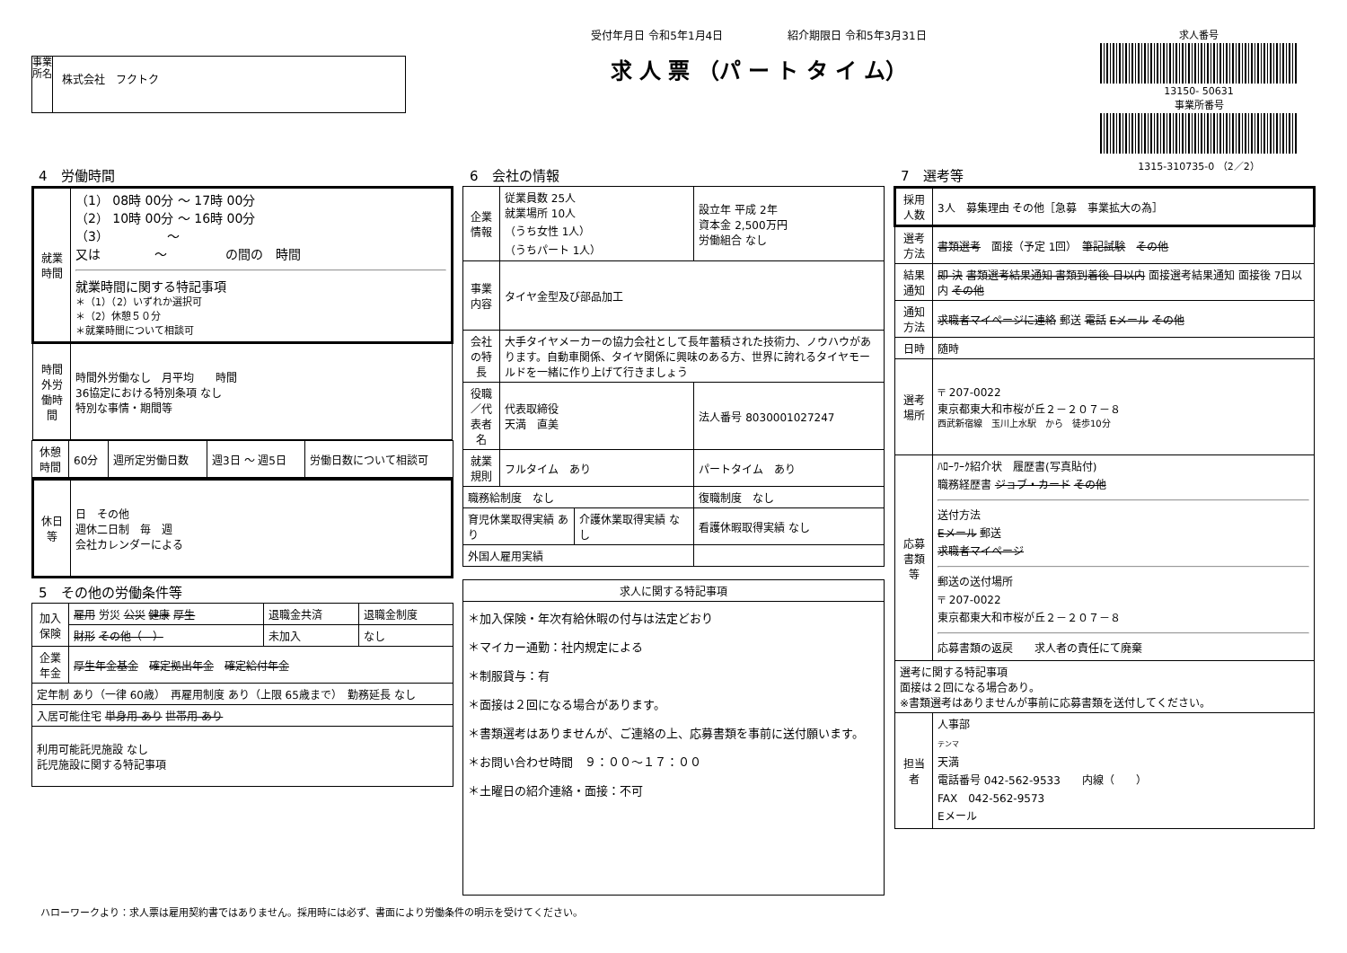事業所名
株式会社　フクトク
受付年月日 令和5年1月4日　　　　　　紹介期限日 令和5年3月31日
求 人 票 （パ ー ト タ イ ム）
求人番号
13150- 50631
事業所番号
1315-310735-0 （2／2）
4　労働時間
| 就業時間 | （1） 08時 00分 ～ 17時 00分 （2） 10時 00分 ～ 16時 00分 （3） ～ 又は ～ の間の 時間 就業時間に関する特記事項 ＊（1）（2）いずれか選択可 ＊（2）休憩５０分 ＊就業時間について相談可 |
| 時間外労働時間 | 時間外労働なし 月平均 時間 36協定における特別条項 なし 特別な事情・期間等 |
| 休憩時間 | 60分 | 週所定労働日数 | 週3日 ～ 週5日 | 労働日数について相談可 |
| 休日等 | 日 その他 週休二日制 毎 週 会社カレンダーによる |
5　その他の労働条件等
| 加入保険 | 雇用 労災 公災 健康 厚生 | 退職金共済 | 退職金制度 |
| | 財形 その他（ ） | 未加入 | なし |
| 企業年金 | 厚生年金基金 確定拠出年金 確定給付年金 | | |
| 定年制 あり（一律 60歳） 再雇用制度 あり（上限 65歳まで） 勤務延長 なし | | | |
| 入居可能住宅 単身用 あり 世帯用 あり | | | |
| 利用可能託児施設 なし 託児施設に関する特記事項 | | | |
6　会社の情報
| 企業情報 | 従業員数 25人 就業場所 10人 （うち女性 1人） （うちパート 1人） | | 設立年 平成 2年 資本金 2,500万円 労働組合 なし |
| 事業内容 | タイヤ金型及び部品加工 | | |
| 会社の特長 | 大手タイヤメーカーの協力会社として長年蓄積された技術力、ノウハウがあります。自動車関係、タイヤ関係に興味のある方、世界に誇れるタイヤモールドを一緒に作り上げて行きましょう | | |
| 役職／代表者名 | 代表取締役 天満 直美 | | 法人番号 8030001027247 |
| 就業規則 | フルタイム あり | | パートタイム あり |
| 職務給制度 なし | | | 復職制度 なし |
| 育児休業取得実績 あり | | 介護休業取得実績 なし | 看護休暇取得実績 なし |
| 外国人雇用実績 | | | |
| 求人に関する特記事項 |
| --- |
| ＊加入保険・年次有給休暇の付与は法定どおり ＊マイカー通勤：社内規定による ＊制服貸与：有 ＊面接は２回になる場合があります。 ＊書類選考はありませんが、ご連絡の上、応募書類を事前に送付願います。 ＊お問い合わせ時間 ９：００～１７：００ ＊土曜日の紹介連絡・面接：不可 |
7　選考等
| 採用人数 | 3人 募集理由 その他［急募 事業拡大の為］ |
| 選考方法 | 書類選考 面接（予定 1回） 筆記試験 その他 |
| 結果通知 | 即 決 書類選考結果通知 書類到着後 日以内 面接選考結果通知 面接後 7日以内 その他 |
| 通知方法 | 求職者マイページに連絡 郵送 電話 Eメール その他 |
| 日時 | 随時 |
| 選考場所 | 〒 207-0022 東京都東大和市桜が丘２－２０７－８ 西武新宿線 玉川上水駅 から 徒歩10分 |
| 応募書類等 | ﾊﾛｰﾜｰｸ紹介状 履歴書(写真貼付) 職務経歴書 ジョブ・カード その他 送付方法 Eメール 郵送 求職者マイページ 郵送の送付場所 〒 207-0022 東京都東大和市桜が丘２－２０７－８ 応募書類の返戻 求人者の責任にて廃棄 |
| 選考に関する特記事項 面接は２回になる場合あり。 ※書類選考はありませんが事前に応募書類を送付してください。 | |
| 担当者 | 人事部 テンマ 天満 電話番号 042-562-9533 内線（ ） FAX 042-562-9573 Eメール |
ハローワークより：求人票は雇用契約書ではありません。採用時には必ず、書面により労働条件の明示を受けてください。